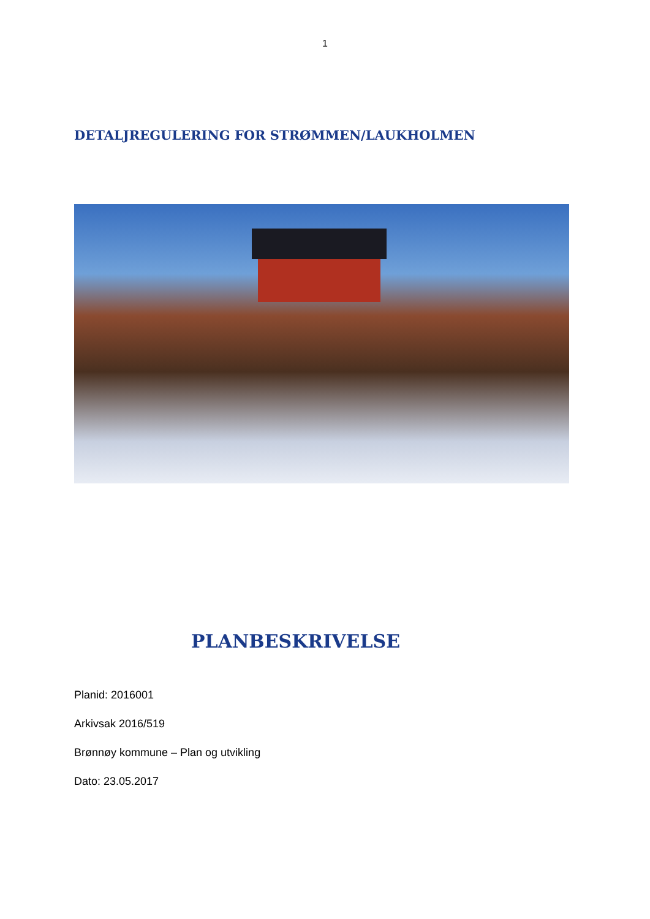1
DETALJREGULERING FOR STRØMMEN/LAUKHOLMEN
PLANBESKRIVELSE
Planid: 2016001
Arkivsak 2016/519
Brønnøy kommune – Plan og utvikling
Dato: 23.05.2017